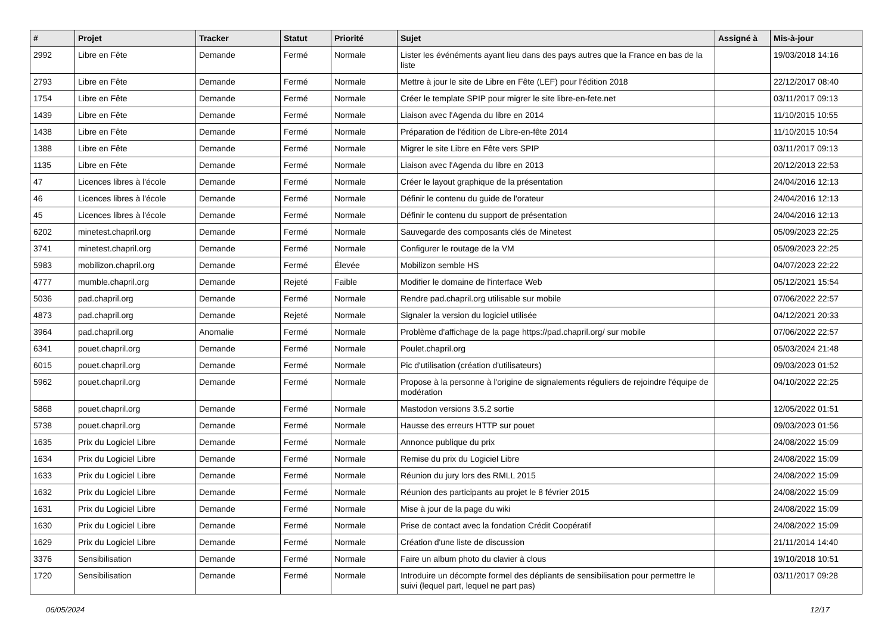| # | Projet | Tracker | Statut | Priorité | Sujet | Assigné à | Mis-à-jour |
| --- | --- | --- | --- | --- | --- | --- | --- |
| 2992 | Libre en Fête | Demande | Fermé | Normale | Lister les événéments ayant lieu dans des pays autres que la France en bas de la liste | | 19/03/2018 14:16 |
| 2793 | Libre en Fête | Demande | Fermé | Normale | Mettre à jour le site de Libre en Fête (LEF) pour l'édition 2018 | | 22/12/2017 08:40 |
| 1754 | Libre en Fête | Demande | Fermé | Normale | Créer le template SPIP pour migrer le site libre-en-fete.net | | 03/11/2017 09:13 |
| 1439 | Libre en Fête | Demande | Fermé | Normale | Liaison avec l'Agenda du libre en 2014 | | 11/10/2015 10:55 |
| 1438 | Libre en Fête | Demande | Fermé | Normale | Préparation de l'édition de Libre-en-fête 2014 | | 11/10/2015 10:54 |
| 1388 | Libre en Fête | Demande | Fermé | Normale | Migrer le site Libre en Fête vers SPIP | | 03/11/2017 09:13 |
| 1135 | Libre en Fête | Demande | Fermé | Normale | Liaison avec l'Agenda du libre en 2013 | | 20/12/2013 22:53 |
| 47 | Licences libres à l'école | Demande | Fermé | Normale | Créer le layout graphique de la présentation | | 24/04/2016 12:13 |
| 46 | Licences libres à l'école | Demande | Fermé | Normale | Définir le contenu du guide de l'orateur | | 24/04/2016 12:13 |
| 45 | Licences libres à l'école | Demande | Fermé | Normale | Définir le contenu du support de présentation | | 24/04/2016 12:13 |
| 6202 | minetest.chapril.org | Demande | Fermé | Normale | Sauvegarde des composants clés de Minetest | | 05/09/2023 22:25 |
| 3741 | minetest.chapril.org | Demande | Fermé | Normale | Configurer le routage de la VM | | 05/09/2023 22:25 |
| 5983 | mobilizon.chapril.org | Demande | Fermé | Élevée | Mobilizon semble HS | | 04/07/2023 22:22 |
| 4777 | mumble.chapril.org | Demande | Rejeté | Faible | Modifier le domaine de l'interface Web | | 05/12/2021 15:54 |
| 5036 | pad.chapril.org | Demande | Fermé | Normale | Rendre pad.chapril.org utilisable sur mobile | | 07/06/2022 22:57 |
| 4873 | pad.chapril.org | Demande | Rejeté | Normale | Signaler la version du logiciel utilisée | | 04/12/2021 20:33 |
| 3964 | pad.chapril.org | Anomalie | Fermé | Normale | Problème d'affichage de la page https://pad.chapril.org/ sur mobile | | 07/06/2022 22:57 |
| 6341 | pouet.chapril.org | Demande | Fermé | Normale | Poulet.chapril.org | | 05/03/2024 21:48 |
| 6015 | pouet.chapril.org | Demande | Fermé | Normale | Pic d'utilisation (création d'utilisateurs) | | 09/03/2023 01:52 |
| 5962 | pouet.chapril.org | Demande | Fermé | Normale | Propose à la personne à l'origine de signalements réguliers de rejoindre l'équipe de modération | | 04/10/2022 22:25 |
| 5868 | pouet.chapril.org | Demande | Fermé | Normale | Mastodon versions 3.5.2 sortie | | 12/05/2022 01:51 |
| 5738 | pouet.chapril.org | Demande | Fermé | Normale | Hausse des erreurs HTTP sur pouet | | 09/03/2023 01:56 |
| 1635 | Prix du Logiciel Libre | Demande | Fermé | Normale | Annonce publique du prix | | 24/08/2022 15:09 |
| 1634 | Prix du Logiciel Libre | Demande | Fermé | Normale | Remise du prix du Logiciel Libre | | 24/08/2022 15:09 |
| 1633 | Prix du Logiciel Libre | Demande | Fermé | Normale | Réunion du jury lors des RMLL 2015 | | 24/08/2022 15:09 |
| 1632 | Prix du Logiciel Libre | Demande | Fermé | Normale | Réunion des participants au projet le 8 février 2015 | | 24/08/2022 15:09 |
| 1631 | Prix du Logiciel Libre | Demande | Fermé | Normale | Mise à jour de la page du wiki | | 24/08/2022 15:09 |
| 1630 | Prix du Logiciel Libre | Demande | Fermé | Normale | Prise de contact avec la fondation Crédit Coopératif | | 24/08/2022 15:09 |
| 1629 | Prix du Logiciel Libre | Demande | Fermé | Normale | Création d'une liste de discussion | | 21/11/2014 14:40 |
| 3376 | Sensibilisation | Demande | Fermé | Normale | Faire un album photo du clavier à clous | | 19/10/2018 10:51 |
| 1720 | Sensibilisation | Demande | Fermé | Normale | Introduire un décompte formel des dépliants de sensibilisation pour permettre le suivi (lequel part, lequel ne part pas) | | 03/11/2017 09:28 |
06/05/2024 12/17